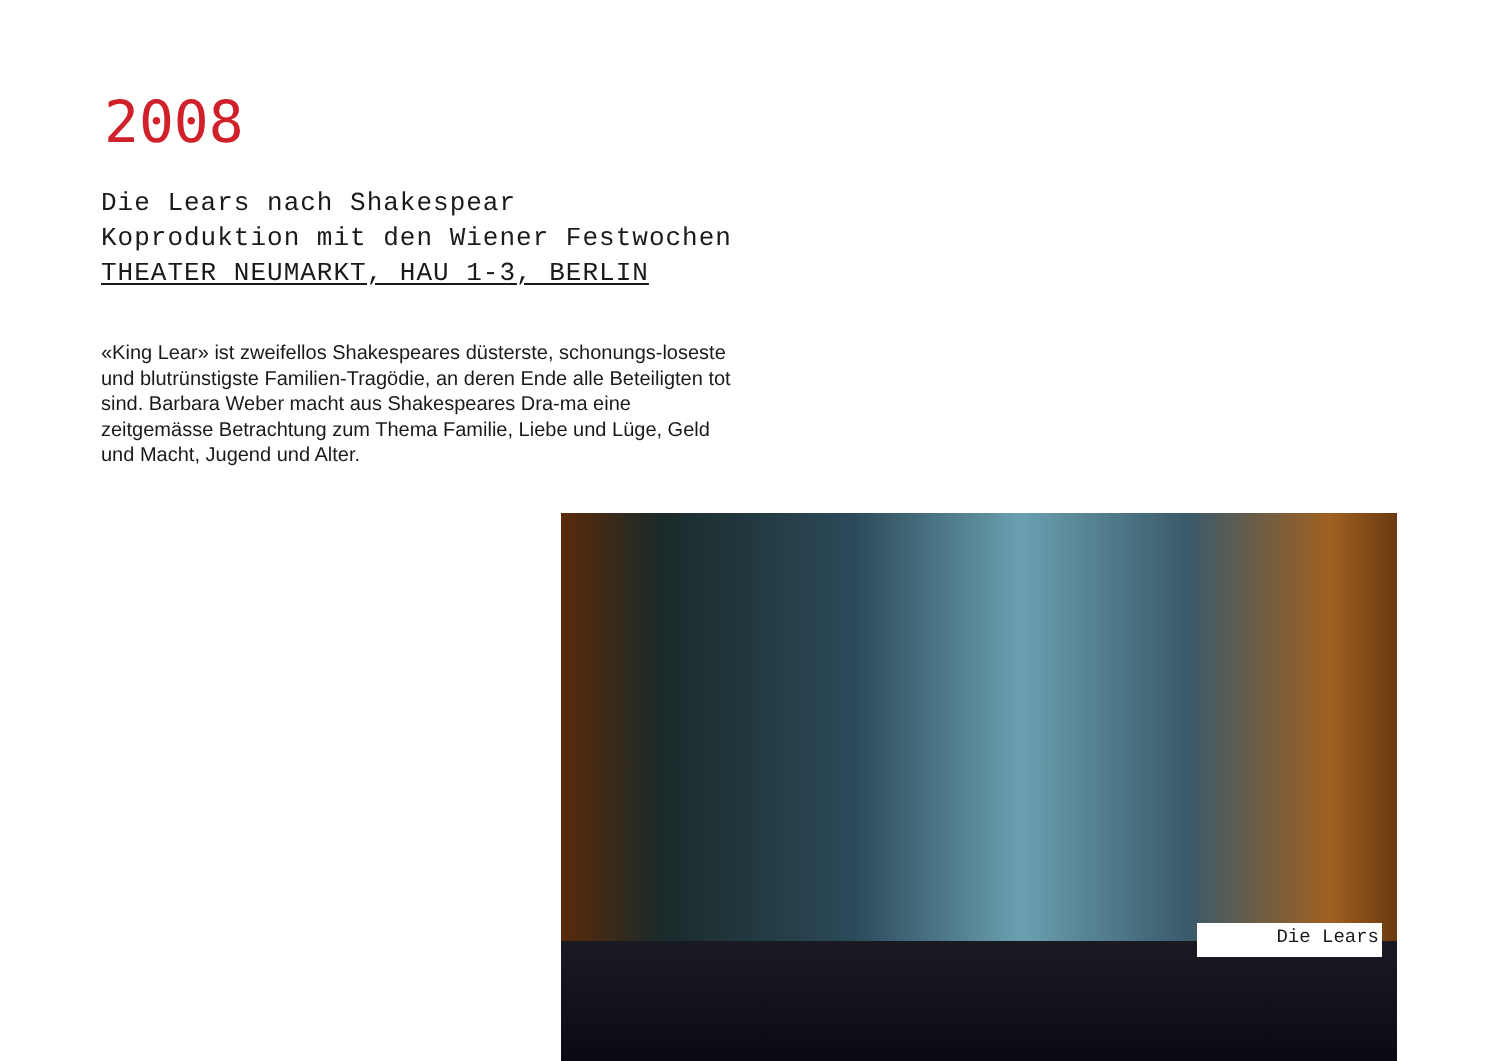2008
Die Lears nach Shakespear
Koproduktion mit den Wiener Festwochen
THEATER NEUMARKT, HAU 1-3, BERLIN
«King Lear» ist zweifellos Shakespeares düsterste, schonungs-loseste und blutrünstigste Familien-Tragödie, an deren Ende alle Beteiligten tot sind. Barbara Weber macht aus Shakespeares Dra-ma eine zeitgemässe Betrachtung zum Thema Familie, Liebe und Lüge, Geld und Macht, Jugend und Alter.
Die Lears